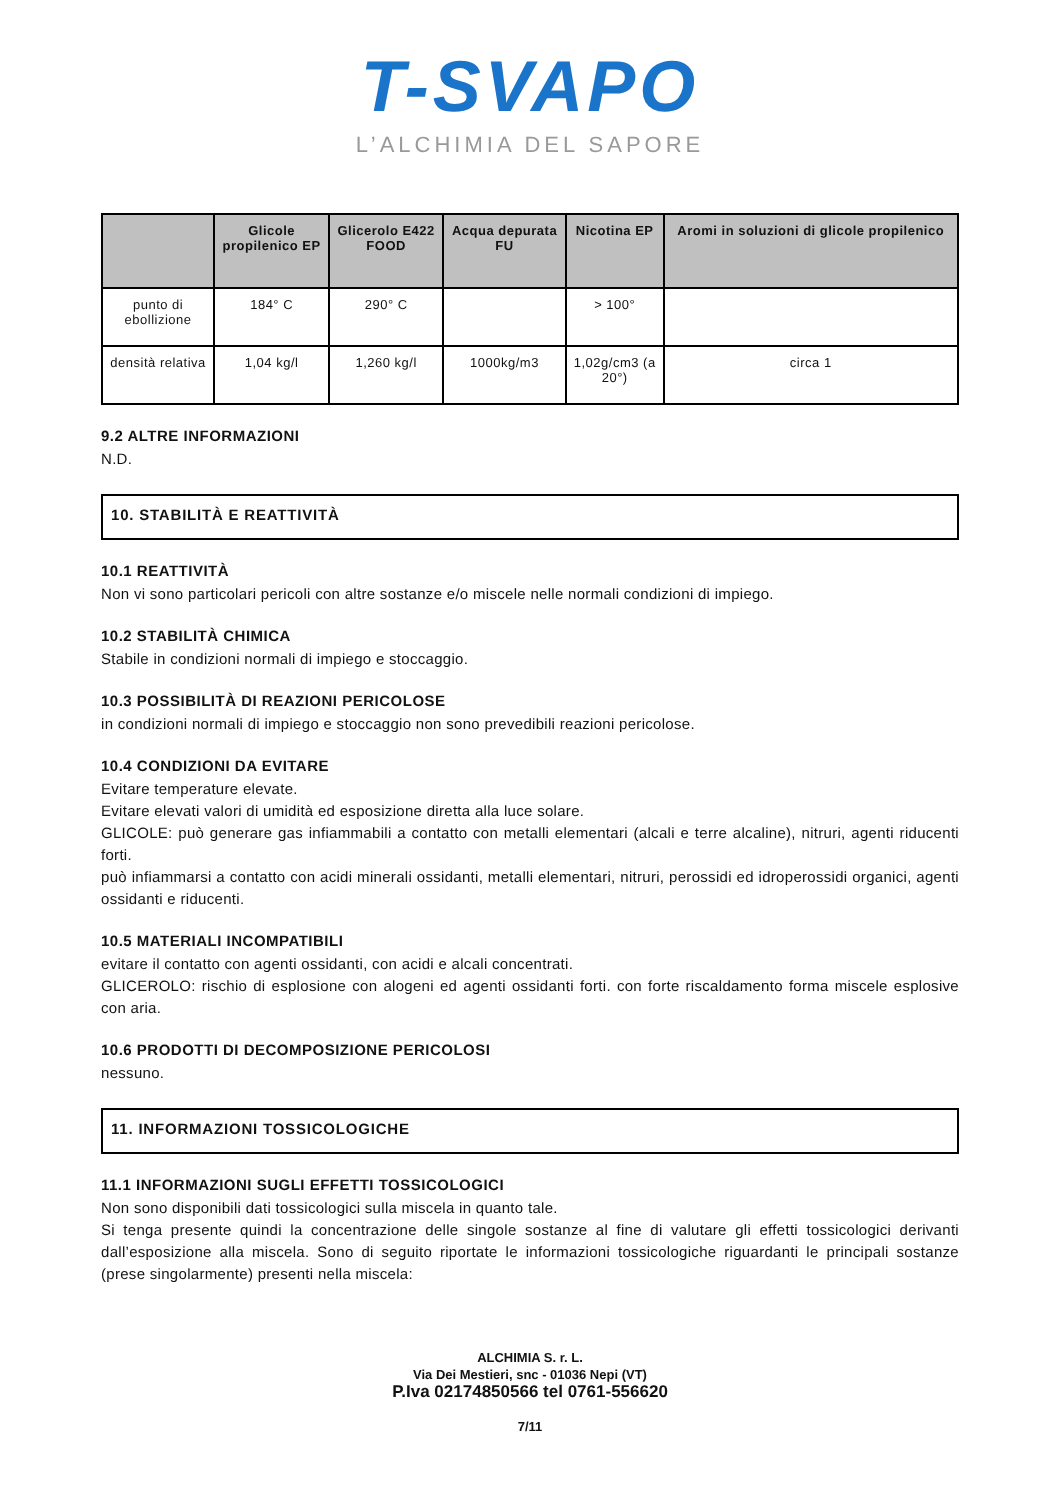T-SVAPO
L’ALCHIMIA DEL SAPORE
| | Glicole propilenico EP | Glicerolo E422 FOOD | Acqua depurata FU | Nicotina EP | Aromi in soluzioni di glicole propilenico |
| --- | --- | --- | --- | --- | --- |
| punto di ebollizione | 184° C | 290° C | | > 100° | |
| densità relativa | 1,04 kg/l | 1,260 kg/l | 1000kg/m3 | 1,02g/cm3 (a 20°) | circa 1 |
9.2 ALTRE INFORMAZIONI
N.D.
10. STABILITÀ E REATTIVITÀ
10.1 REATTIVITÀ
Non vi sono particolari pericoli con altre sostanze e/o miscele nelle normali condizioni di impiego.
10.2 STABILITÀ CHIMICA
Stabile in condizioni normali di impiego e stoccaggio.
10.3 POSSIBILITÀ DI REAZIONI PERICOLOSE
in condizioni normali di impiego e stoccaggio non sono prevedibili reazioni pericolose.
10.4 CONDIZIONI DA EVITARE
Evitare temperature elevate.
Evitare elevati valori di umidità ed esposizione diretta alla luce solare.
GLICOLE: può generare gas infiammabili a contatto con metalli elementari (alcali e terre alcaline), nitruri, agenti riducenti forti.
può infiammarsi a contatto con acidi minerali ossidanti, metalli elementari, nitruri, perossidi ed idroperossidi organici, agenti ossidanti e riducenti.
10.5 MATERIALI INCOMPATIBILI
evitare il contatto con agenti ossidanti, con acidi e alcali concentrati.
GLICEROLO: rischio di esplosione con alogeni ed agenti ossidanti forti. con forte riscaldamento forma miscele esplosive con aria.
10.6 PRODOTTI DI DECOMPOSIZIONE PERICOLOSI
nessuno.
11. INFORMAZIONI TOSSICOLOGICHE
11.1 INFORMAZIONI SUGLI EFFETTI TOSSICOLOGICI
Non sono disponibili dati tossicologici sulla miscela in quanto tale.
Si tenga presente quindi la concentrazione delle singole sostanze al fine di valutare gli effetti tossicologici derivanti dall’esposizione alla miscela. Sono di seguito riportate le informazioni tossicologiche riguardanti le principali sostanze (prese singolarmente) presenti nella miscela:
ALCHIMIA S. r. L.
Via Dei Mestieri, snc - 01036 Nepi (VT)
P.Iva 02174850566 tel 0761-556620
7/11